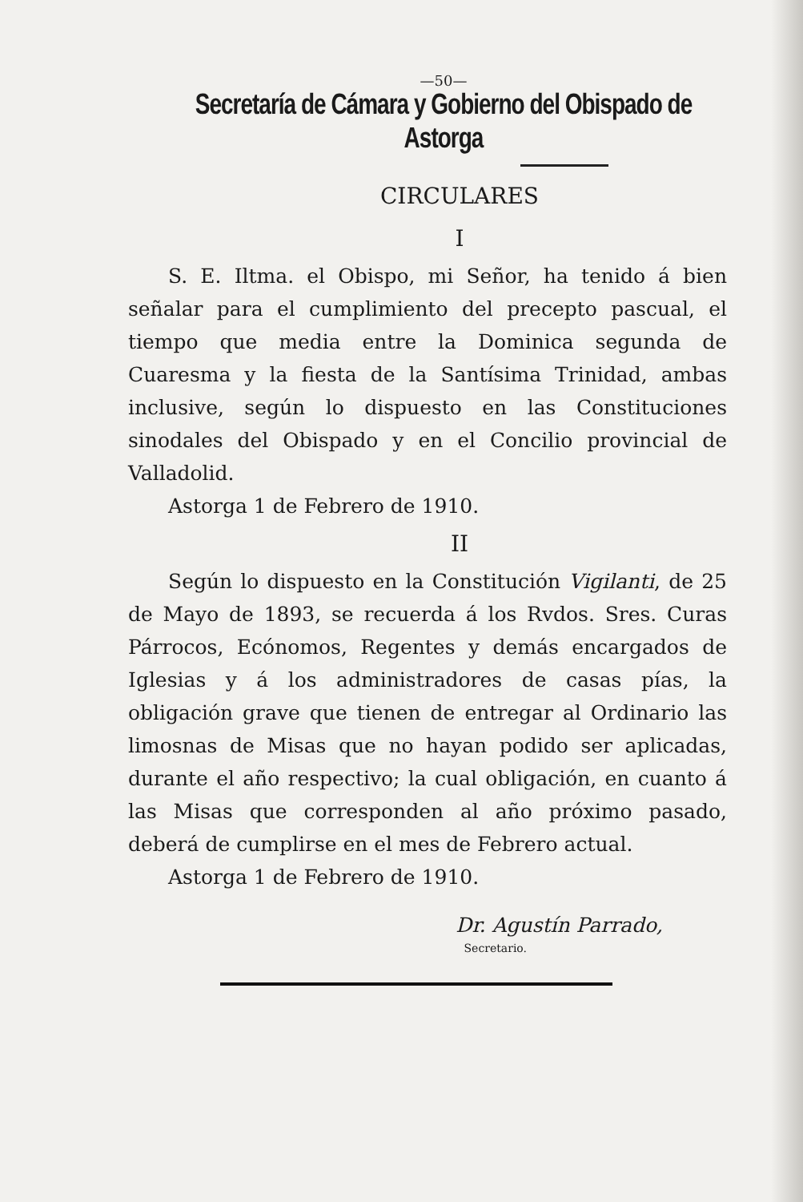—50—
Secretaría de Cámara y Gobierno del Obispado de Astorga
CIRCULARES
I
S. E. Iltma. el Obispo, mi Señor, ha tenido á bien señalar para el cumplimiento del precepto pascual, el tiempo que media entre la Dominica segunda de Cuaresma y la fiesta de la Santísima Trinidad, ambas inclusive, según lo dispuesto en las Constituciones sinodales del Obispado y en el Concilio provincial de Valladolid.
Astorga 1 de Febrero de 1910.
II
Según lo dispuesto en la Constitución Vigilanti, de 25 de Mayo de 1893, se recuerda á los Rvdos. Sres. Curas Párrocos, Ecónomos, Regentes y demás encargados de Iglesias y á los administradores de casas pías, la obligación grave que tienen de entregar al Ordinario las limosnas de Misas que no hayan podido ser aplicadas, durante el año respectivo; la cual obligación, en cuanto á las Misas que corresponden al año próximo pasado, deberá de cumplirse en el mes de Febrero actual.
Astorga 1 de Febrero de 1910.
Dr. Agustín Parrado,
Secretario.